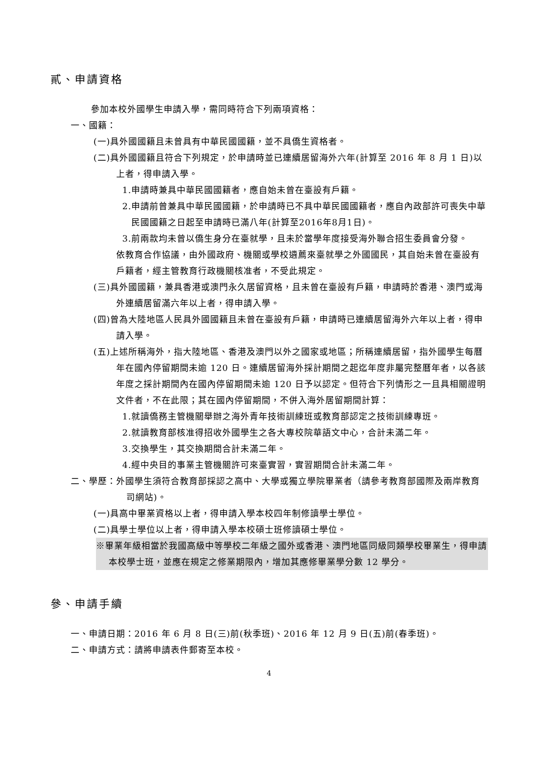貳、申請資格
參加本校外國學生申請入學，需同時符合下列兩項資格：
一、國籍：
(一)具外國國籍且未曾具有中華民國國籍，並不具僑生資格者。
(二)具外國國籍且符合下列規定，於申請時並已連續居留海外六年(計算至 2016 年 8 月 1 日)以上者，得申請入學。
1.申請時兼具中華民國國籍者，應自始未曾在臺設有戶籍。
2.申請前曾兼具中華民國國籍，於申請時已不具中華民國國籍者，應自內政部許可喪失中華民國國籍之日起至申請時已滿八年(計算至2016年8月1日)。
3.前兩款均未曾以僑生身分在臺就學，且未於當學年度接受海外聯合招生委員會分發。
依教育合作協議，由外國政府、機關或學校遴薦來臺就學之外國國民，其自始未曾在臺設有戶籍者，經主管教育行政機關核准者，不受此規定。
(三)具外國國籍，兼具香港或澳門永久居留資格，且未曾在臺設有戶籍，申請時於香港、澳門或海外連續居留滿六年以上者，得申請入學。
(四)曾為大陸地區人民具外國國籍且未曾在臺設有戶籍，申請時已連續居留海外六年以上者，得申請入學。
(五)上述所稱海外，指大陸地區、香港及澳門以外之國家或地區；所稱連續居留，指外國學生每曆年在國內停留期間未逾 120 日。連續居留海外採計期間之起迄年度非屬完整曆年者，以各該年度之採計期間內在國內停留期間未逾 120 日予以認定。但符合下列情形之一且具相關證明文件者，不在此限；其在國內停留期間，不併入海外居留期間計算：
1.就讀僑務主管機關舉辦之海外青年技術訓練班或教育部認定之技術訓練專班。
2.就讀教育部核准得招收外國學生之各大專校院華語文中心，合計未滿二年。
3.交換學生，其交換期間合計未滿二年。
4.經中央目的事業主管機關許可來臺實習，實習期間合計未滿二年。
二、學歷：外國學生須符合教育部採認之高中、大學或獨立學院畢業者（請參考教育部國際及兩岸教育司網站)。
(一)具高中畢業資格以上者，得申請入學本校四年制修讀學士學位。
(二)具學士學位以上者，得申請入學本校碩士班修讀碩士學位。
※畢業年級相當於我國高級中等學校二年級之國外或香港、澳門地區同級同類學校畢業生，得申請本校學士班，並應在規定之修業期限內，增加其應修畢業學分數 12 學分。
參、申請手續
一、申請日期：2016 年 6 月 8 日(三)前(秋季班)、2016 年 12 月 9 日(五)前(春季班)。
二、申請方式：請將申請表件郵寄至本校。
4